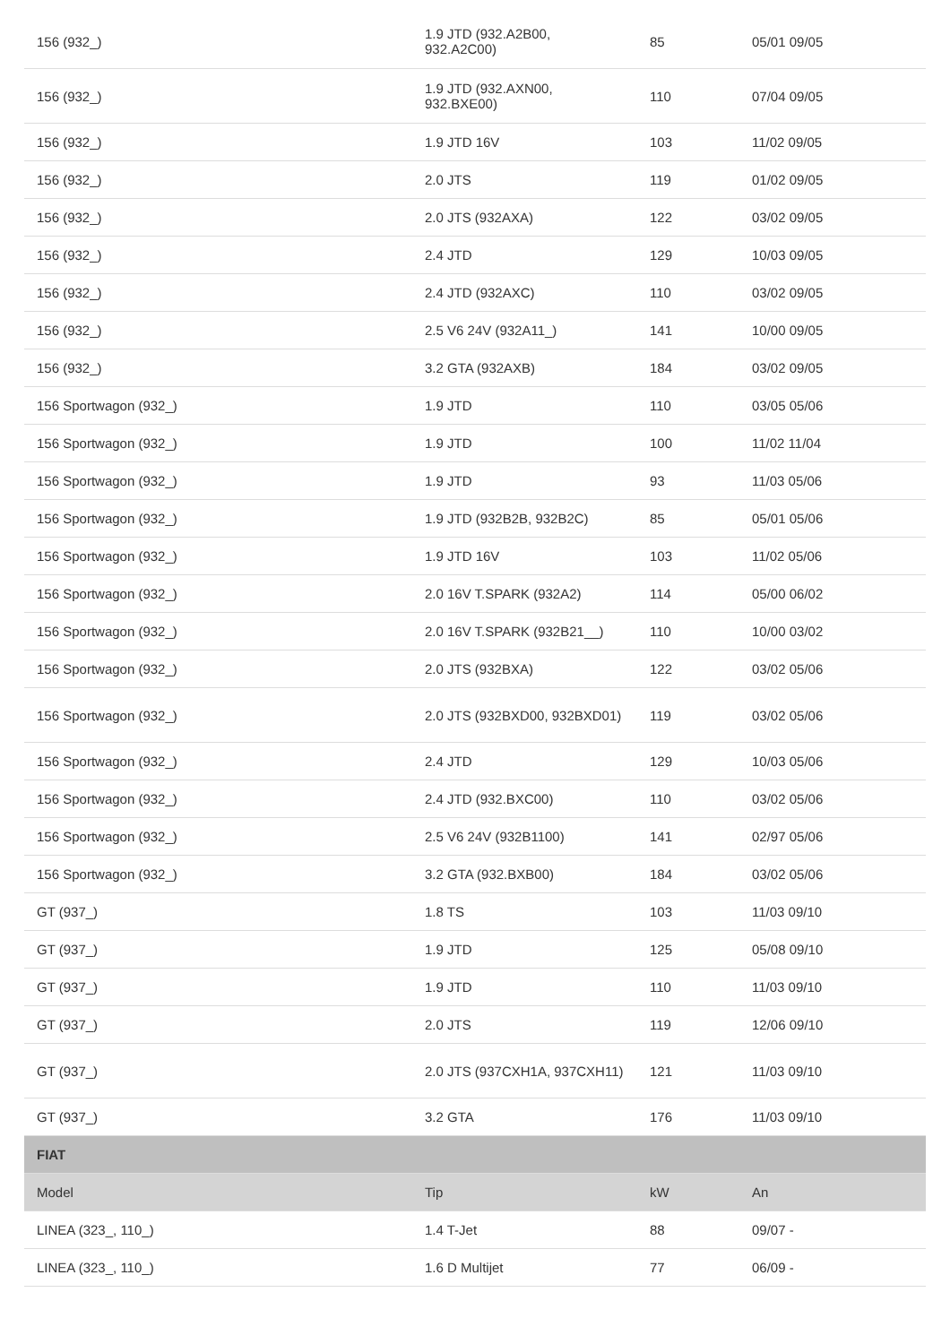| 156 (932_) | 1.9 JTD (932.A2B00, 932.A2C00) | 85 | 05/01 09/05 |
| 156 (932_) | 1.9 JTD (932.AXN00, 932.BXE00) | 110 | 07/04 09/05 |
| 156 (932_) | 1.9 JTD 16V | 103 | 11/02 09/05 |
| 156 (932_) | 2.0 JTS | 119 | 01/02 09/05 |
| 156 (932_) | 2.0 JTS (932AXA) | 122 | 03/02 09/05 |
| 156 (932_) | 2.4 JTD | 129 | 10/03 09/05 |
| 156 (932_) | 2.4 JTD (932AXC) | 110 | 03/02 09/05 |
| 156 (932_) | 2.5 V6 24V (932A11_) | 141 | 10/00 09/05 |
| 156 (932_) | 3.2 GTA (932AXB) | 184 | 03/02 09/05 |
| 156 Sportwagon (932_) | 1.9 JTD | 110 | 03/05 05/06 |
| 156 Sportwagon (932_) | 1.9 JTD | 100 | 11/02 11/04 |
| 156 Sportwagon (932_) | 1.9 JTD | 93 | 11/03 05/06 |
| 156 Sportwagon (932_) | 1.9 JTD (932B2B, 932B2C) | 85 | 05/01 05/06 |
| 156 Sportwagon (932_) | 1.9 JTD 16V | 103 | 11/02 05/06 |
| 156 Sportwagon (932_) | 2.0 16V T.SPARK (932A2) | 114 | 05/00 06/02 |
| 156 Sportwagon (932_) | 2.0 16V T.SPARK (932B21__) | 110 | 10/00 03/02 |
| 156 Sportwagon (932_) | 2.0 JTS (932BXA) | 122 | 03/02 05/06 |
| 156 Sportwagon (932_) | 2.0 JTS (932BXD00, 932BXD01) | 119 | 03/02 05/06 |
| 156 Sportwagon (932_) | 2.4 JTD | 129 | 10/03 05/06 |
| 156 Sportwagon (932_) | 2.4 JTD (932.BXC00) | 110 | 03/02 05/06 |
| 156 Sportwagon (932_) | 2.5 V6 24V (932B1100) | 141 | 02/97 05/06 |
| 156 Sportwagon (932_) | 3.2 GTA (932.BXB00) | 184 | 03/02 05/06 |
| GT (937_) | 1.8 TS | 103 | 11/03 09/10 |
| GT (937_) | 1.9 JTD | 125 | 05/08 09/10 |
| GT (937_) | 1.9 JTD | 110 | 11/03 09/10 |
| GT (937_) | 2.0 JTS | 119 | 12/06 09/10 |
| GT (937_) | 2.0 JTS (937CXH1A, 937CXH11) | 121 | 11/03 09/10 |
| GT (937_) | 3.2 GTA | 176 | 11/03 09/10 |
| FIAT | | | |
| Model | Tip | kW | An |
| LINEA (323_, 110_) | 1.4 T-Jet | 88 | 09/07 - |
| LINEA (323_, 110_) | 1.6 D Multijet | 77 | 06/09 - |